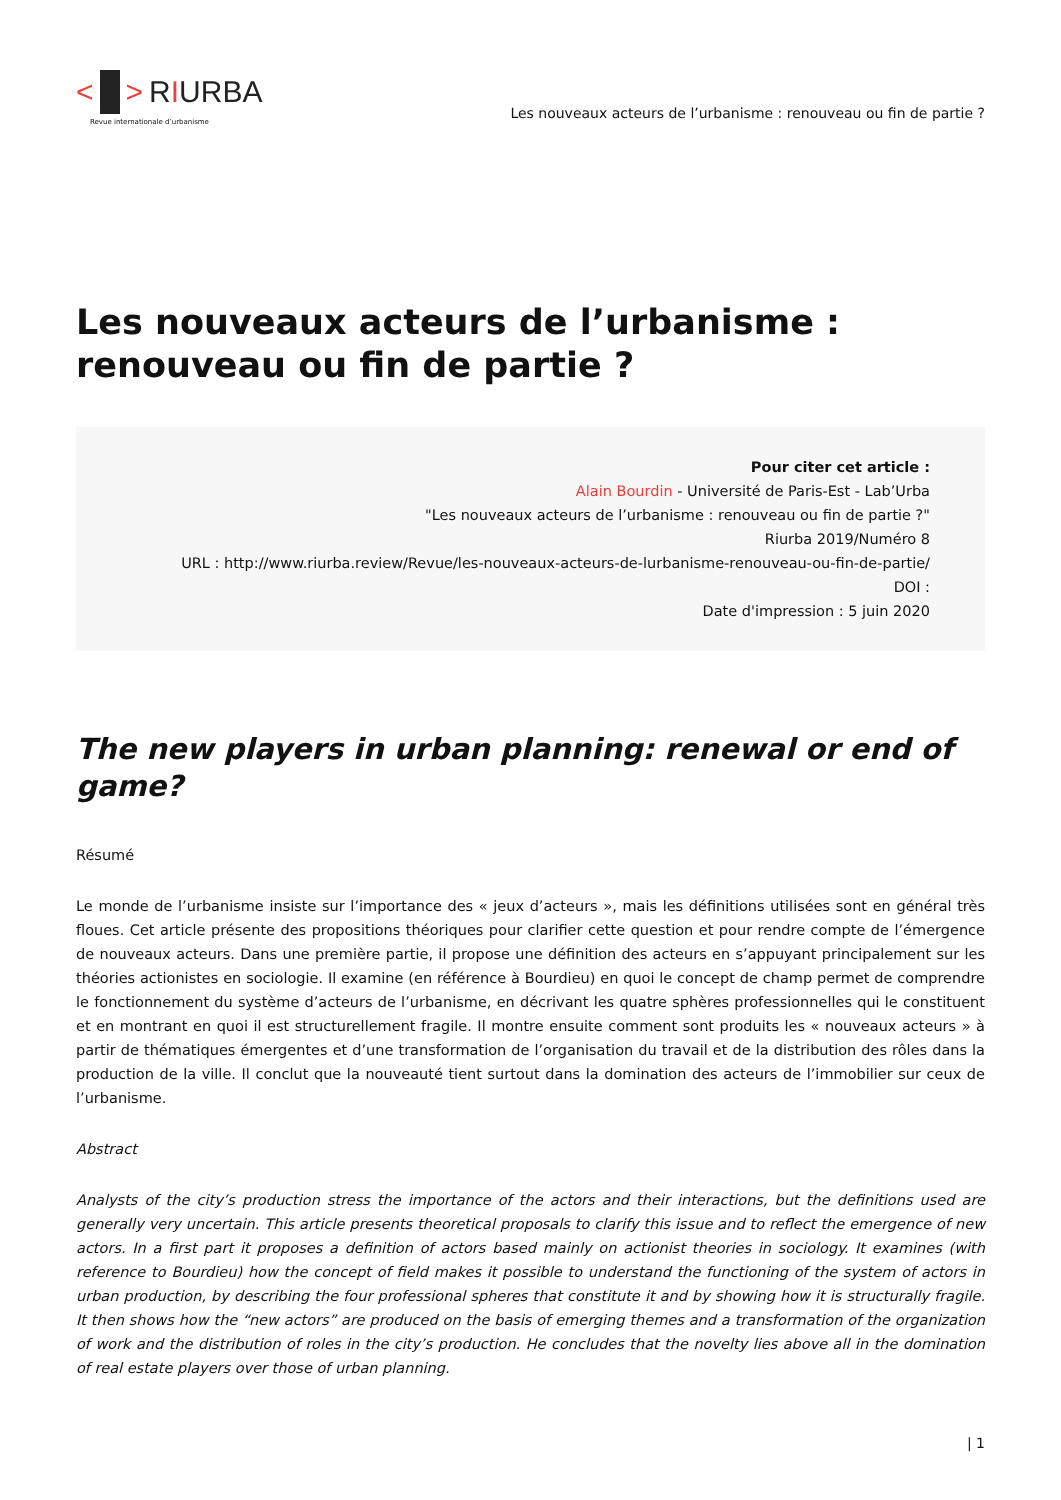< > RIURBA
Revue internationale d’urbanisme
Les nouveaux acteurs de l’urbanisme : renouveau ou fin de partie ?
Les nouveaux acteurs de l’urbanisme : renouveau ou fin de partie ?
Pour citer cet article :
Alain Bourdin - Université de Paris-Est - Lab’Urba
"Les nouveaux acteurs de l’urbanisme : renouveau ou fin de partie ?"
Riurba 2019/Numéro 8
URL : http://www.riurba.review/Revue/les-nouveaux-acteurs-de-lurbanisme-renouveau-ou-fin-de-partie/
DOI :
Date d'impression : 5 juin 2020
The new players in urban planning: renewal or end of game?
Résumé
Le monde de l’urbanisme insiste sur l’importance des « jeux d’acteurs », mais les définitions utilisées sont en général très floues. Cet article présente des propositions théoriques pour clarifier cette question et pour rendre compte de l’émergence de nouveaux acteurs. Dans une première partie, il propose une définition des acteurs en s’appuyant principalement sur les théories actionistes en sociologie. Il examine (en référence à Bourdieu) en quoi le concept de champ permet de comprendre le fonctionnement du système d’acteurs de l’urbanisme, en décrivant les quatre sphères professionnelles qui le constituent et en montrant en quoi il est structurellement fragile. Il montre ensuite comment sont produits les « nouveaux acteurs » à partir de thématiques émergentes et d’une transformation de l’organisation du travail et de la distribution des rôles dans la production de la ville. Il conclut que la nouveauté tient surtout dans la domination des acteurs de l’immobilier sur ceux de l’urbanisme.
Abstract
Analysts of the city’s production stress the importance of the actors and their interactions, but the definitions used are generally very uncertain. This article presents theoretical proposals to clarify this issue and to reflect the emergence of new actors. In a first part it proposes a definition of actors based mainly on actionist theories in sociology. It examines (with reference to Bourdieu) how the concept of field makes it possible to understand the functioning of the system of actors in urban production, by describing the four professional spheres that constitute it and by showing how it is structurally fragile. It then shows how the “new actors” are produced on the basis of emerging themes and a transformation of the organization of work and the distribution of roles in the city’s production. He concludes that the novelty lies above all in the domination of real estate players over those of urban planning.
| 1